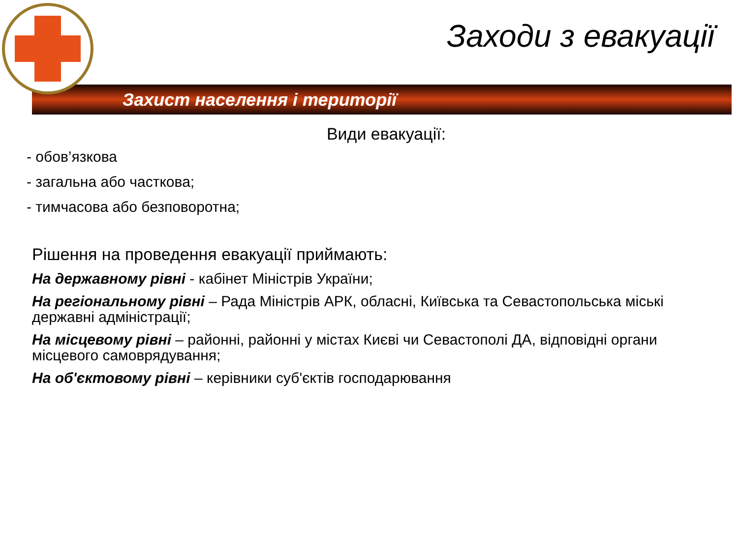Заходи з евакуації
Захист населення і території
Види евакуації:
- обов’язкова
- загальна або часткова;
- тимчасова або безповоротна;
Рішення на проведення евакуації приймають:
На державному рівні - кабінет Міністрів України;
На регіональному рівні – Рада Міністрів АРК, обласні, Київська та Севастопольська міські державні адміністрації;
На місцевому рівні – районні, районні у містах Києві чи Севастополі ДА, відповідні органи місцевого самоврядування;
На об'єктовому рівні – керівники суб'єктів господарювання